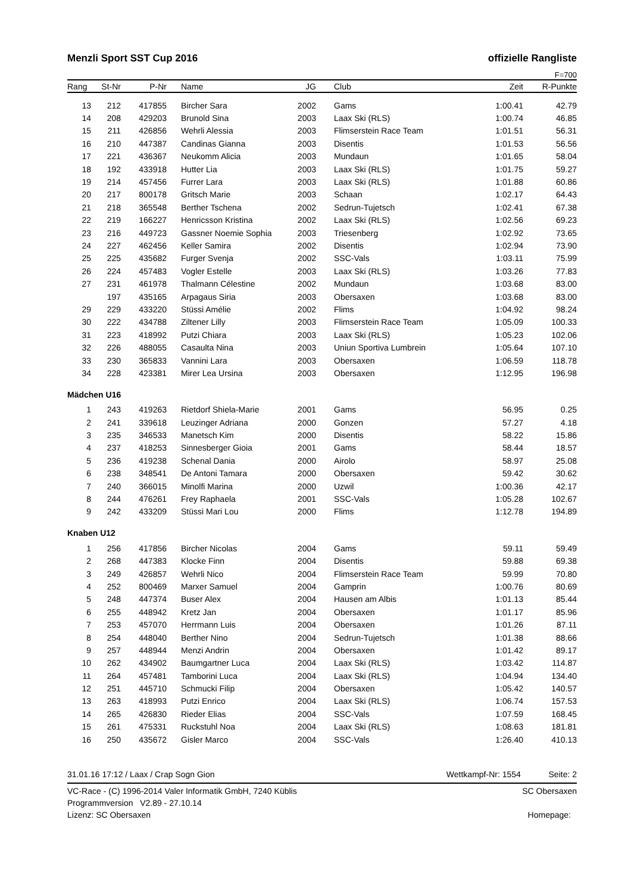Menzli Sport SST Cup 2016 offizielle Rangliste
F=700
| Rang | St-Nr | P-Nr | Name | JG | | Club | Zeit | R-Punkte |
| --- | --- | --- | --- | --- | --- | --- | --- | --- |
| 13 | 212 | 417855 | Bircher Sara | 2002 | | Gams | 1:00.41 | 42.79 |
| 14 | 208 | 429203 | Brunold Sina | 2003 | | Laax Ski (RLS) | 1:00.74 | 46.85 |
| 15 | 211 | 426856 | Wehrli Alessia | 2003 | | Flimserstein Race Team | 1:01.51 | 56.31 |
| 16 | 210 | 447387 | Candinas Gianna | 2003 | | Disentis | 1:01.53 | 56.56 |
| 17 | 221 | 436367 | Neukomm Alicia | 2003 | | Mundaun | 1:01.65 | 58.04 |
| 18 | 192 | 433918 | Hutter Lia | 2003 | | Laax Ski (RLS) | 1:01.75 | 59.27 |
| 19 | 214 | 457456 | Furrer Lara | 2003 | | Laax Ski (RLS) | 1:01.88 | 60.86 |
| 20 | 217 | 800178 | Gritsch Marie | 2003 | | Schaan | 1:02.17 | 64.43 |
| 21 | 218 | 365548 | Berther Tschena | 2002 | | Sedrun-Tujetsch | 1:02.41 | 67.38 |
| 22 | 219 | 166227 | Henricsson Kristina | 2002 | | Laax Ski (RLS) | 1:02.56 | 69.23 |
| 23 | 216 | 449723 | Gassner Noemie Sophia | 2003 | | Triesenberg | 1:02.92 | 73.65 |
| 24 | 227 | 462456 | Keller Samira | 2002 | | Disentis | 1:02.94 | 73.90 |
| 25 | 225 | 435682 | Furger Svenja | 2002 | | SSC-Vals | 1:03.11 | 75.99 |
| 26 | 224 | 457483 | Vogler Estelle | 2003 | | Laax Ski (RLS) | 1:03.26 | 77.83 |
| 27 | 231 | 461978 | Thalmann Célestine | 2002 | | Mundaun | 1:03.68 | 83.00 |
| | 197 | 435165 | Arpagaus Siria | 2003 | | Obersaxen | 1:03.68 | 83.00 |
| 29 | 229 | 433220 | Stüssi Amélie | 2002 | | Flims | 1:04.92 | 98.24 |
| 30 | 222 | 434788 | Ziltener Lilly | 2003 | | Flimserstein Race Team | 1:05.09 | 100.33 |
| 31 | 223 | 418992 | Putzi Chiara | 2003 | | Laax Ski (RLS) | 1:05.23 | 102.06 |
| 32 | 226 | 488055 | Casaulta Nina | 2003 | | Uniun Sportiva Lumbrein | 1:05.64 | 107.10 |
| 33 | 230 | 365833 | Vannini Lara | 2003 | | Obersaxen | 1:06.59 | 118.78 |
| 34 | 228 | 423381 | Mirer Lea Ursina | 2003 | | Obersaxen | 1:12.95 | 196.98 |
| Mädchen U16 | | | | | | | | |
| 1 | 243 | 419263 | Rietdorf Shiela-Marie | 2001 | | Gams | 56.95 | 0.25 |
| 2 | 241 | 339618 | Leuzinger Adriana | 2000 | | Gonzen | 57.27 | 4.18 |
| 3 | 235 | 346533 | Manetsch Kim | 2000 | | Disentis | 58.22 | 15.86 |
| 4 | 237 | 418253 | Sinnesberger Gioia | 2001 | | Gams | 58.44 | 18.57 |
| 5 | 236 | 419238 | Schenal Dania | 2000 | | Airolo | 58.97 | 25.08 |
| 6 | 238 | 348541 | De Antoni Tamara | 2000 | | Obersaxen | 59.42 | 30.62 |
| 7 | 240 | 366015 | Minolfi Marina | 2000 | | Uzwil | 1:00.36 | 42.17 |
| 8 | 244 | 476261 | Frey Raphaela | 2001 | | SSC-Vals | 1:05.28 | 102.67 |
| 9 | 242 | 433209 | Stüssi Mari Lou | 2000 | | Flims | 1:12.78 | 194.89 |
| Knaben U12 | | | | | | | | |
| 1 | 256 | 417856 | Bircher Nicolas | 2004 | | Gams | 59.11 | 59.49 |
| 2 | 268 | 447383 | Klocke Finn | 2004 | | Disentis | 59.88 | 69.38 |
| 3 | 249 | 426857 | Wehrli Nico | 2004 | | Flimserstein Race Team | 59.99 | 70.80 |
| 4 | 252 | 800469 | Marxer Samuel | 2004 | | Gamprin | 1:00.76 | 80.69 |
| 5 | 248 | 447374 | Buser Alex | 2004 | | Hausen am Albis | 1:01.13 | 85.44 |
| 6 | 255 | 448942 | Kretz Jan | 2004 | | Obersaxen | 1:01.17 | 85.96 |
| 7 | 253 | 457070 | Herrmann Luis | 2004 | | Obersaxen | 1:01.26 | 87.11 |
| 8 | 254 | 448040 | Berther Nino | 2004 | | Sedrun-Tujetsch | 1:01.38 | 88.66 |
| 9 | 257 | 448944 | Menzi Andrin | 2004 | | Obersaxen | 1:01.42 | 89.17 |
| 10 | 262 | 434902 | Baumgartner Luca | 2004 | | Laax Ski (RLS) | 1:03.42 | 114.87 |
| 11 | 264 | 457481 | Tamborini Luca | 2004 | | Laax Ski (RLS) | 1:04.94 | 134.40 |
| 12 | 251 | 445710 | Schmucki Filip | 2004 | | Obersaxen | 1:05.42 | 140.57 |
| 13 | 263 | 418993 | Putzi Enrico | 2004 | | Laax Ski (RLS) | 1:06.74 | 157.53 |
| 14 | 265 | 426830 | Rieder Elias | 2004 | | SSC-Vals | 1:07.59 | 168.45 |
| 15 | 261 | 475331 | Ruckstuhl Noa | 2004 | | Laax Ski (RLS) | 1:08.63 | 181.81 |
| 16 | 250 | 435672 | Gisler Marco | 2004 | | SSC-Vals | 1:26.40 | 410.13 |
31.01.16 17:12 / Laax / Crap Sogn Gion Wettkampf-Nr: 1554 Seite: 2
VC-Race - (C) 1996-2014 Valer Informatik GmbH, 7240 Küblis SC Obersaxen
Programmversion V2.89 - 27.10.14
Lizenz: SC Obersaxen Homepage: